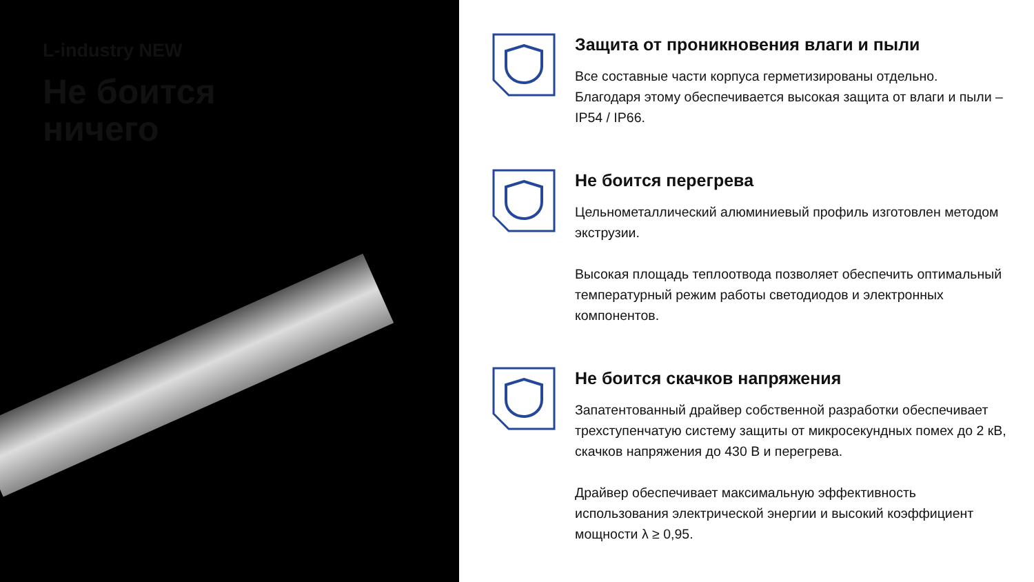L-industry NEW
Не боится
ничего
Защита от проникновения влаги и пыли
Все составные части корпуса герметизированы отдельно. Благодаря этому обеспечивается высокая защита от влаги и пыли – IP54 / IP66.
Не боится перегрева
Цельнометаллический алюминиевый профиль изготовлен методом экструзии.
Высокая площадь теплоотвода позволяет обеспечить оптимальный температурный режим работы светодиодов и электронных компонентов.
Не боится скачков напряжения
Запатентованный драйвер собственной разработки обеспечивает трехступенчатую систему защиты от микросекундных помех до 2 кВ, скачков напряжения до 430 В и перегрева.
Драйвер обеспечивает максимальную эффективность использования электрической энергии и высокий коэффициент мощности λ ≥ 0,95.